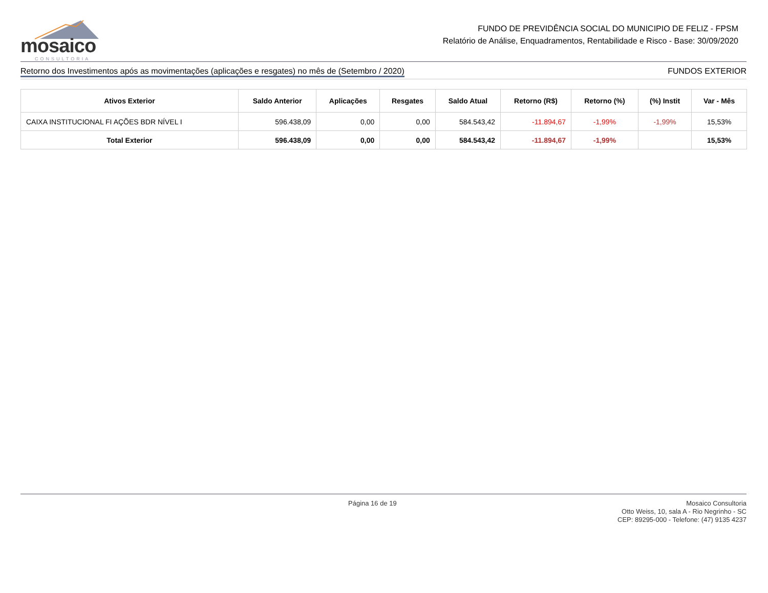mosaico
CONSULTORIA
FUNDO DE PREVIDÊNCIA SOCIAL DO MUNICIPIO DE FELIZ - FPSM
Relatório de Análise, Enquadramentos, Rentabilidade e Risco - Base: 30/09/2020
Retorno dos Investimentos após as movimentações (aplicações e resgates) no mês de (Setembro / 2020) FUNDOS EXTERIOR
| Ativos Exterior | Saldo Anterior | Aplicações | Resgates | Saldo Atual | Retorno (R$) | Retorno (%) | (%) Instit | Var - Mês |
| --- | --- | --- | --- | --- | --- | --- | --- | --- |
| CAIXA INSTITUCIONAL FI AÇÕES BDR NÍVEL I | 596.438,09 | 0,00 | 0,00 | 584.543,42 | -11.894,67 | -1,99% | -1,99% | 15,53% |
| Total Exterior | 596.438,09 | 0,00 | 0,00 | 584.543,42 | -11.894,67 | -1,99% | | 15,53% |
Página 16 de 19
Mosaico Consultoria
Otto Weiss, 10, sala A - Rio Negrinho - SC
CEP: 89295-000 - Telefone: (47) 9135 4237